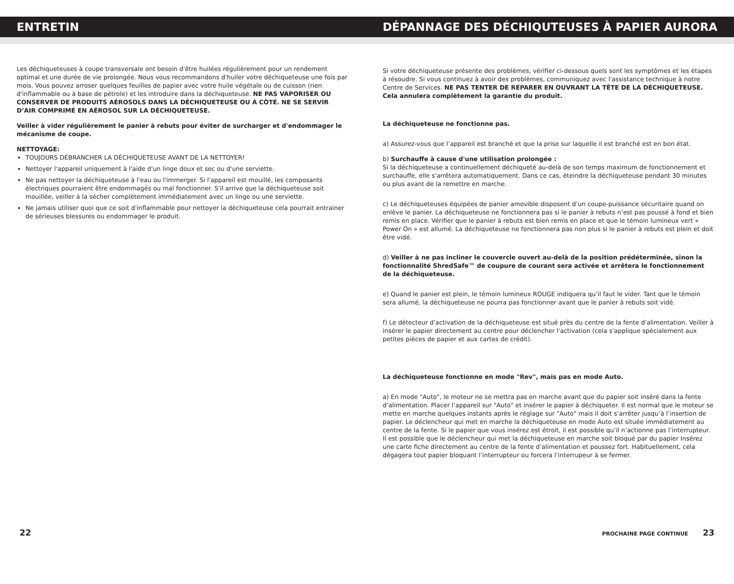ENTRETIN DÉPANNAGE DES DÉCHIQUTEUSES À PAPIER AURORA
Les déchiqueteuses à coupe transversale ont besoin d'être huilées régulièrement pour un rendement optimal et une durée de vie prolongée. Nous vous recommandons d'huiler votre déchiqueteuse une fois par mois. Vous pouvez arroser quelques feuilles de papier avec votre huile végétale ou de cuisson (rien d'inflammable ou à base de pétrole) et les introduire dans la déchiqueteuse. NE PAS VAPORISER OU CONSERVER DE PRODUITS AÉROSOLS DANS LA DÉCHIQUETEUSE OU À CÔTÉ. NE SE SERVIR D’AIR COMPRIMÉ EN AÉROSOL SUR LA DÉCHIQUETEUSE.
Veiller à vider régulièrement le panier à rebuts pour éviter de surcharger et d'endommager le mécanisme de coupe.
NETTOYAGE:
TOUJOURS DÉBRANCHER LA DÉCHIQUETEUSE AVANT DE LA NETTOYER!
Nettoyer l'appareil uniquement à l'aide d'un linge doux et sec ou d'une serviette.
Ne pas nettoyer la déchiqueteuse à l'eau ou l'immerger. Si l'appareil est mouillé, les composants électriques pourraient être endommagés ou mal fonctionner. S'il arrive que la déchiqueteuse soit mouillée, veiller à la sécher complètement immédiatement avec un linge ou une serviette.
Ne jamais utiliser quoi que ce soit d'inflammable pour nettoyer la déchiqueteuse cela pourrait entrainer de sérieuses blessures ou endommager le produit.
Si votre déchiqueteuse présente des problèmes, vérifier ci-dessous quels sont les symptômes et les étapes à résoudre. Si vous continuez à avoir des problèmes, communiquez avec l'assistance technique à notre Centre de Services. NE PAS TENTER DE RÉPARER EN OUVRANT LA TÊTE DE LA DÉCHIQUETEUSE. Cela annulera complètement la garantie du produit.
La déchiqueteuse ne fonctionne pas.
a) Assurez-vous que l’appareil est branché et que la prise sur laquelle il est branché est en bon état.
b) Surchauffe à cause d'une utilisation prolongée :
Si la déchiqueteuse a continuellement déchiqueté au-delà de son temps maximum de fonctionnement et surchauffe, elle s'arrêtera automatiquement. Dans ce cas, éteindre la déchiqueteuse pendant 30 minutes ou plus avant de la remettre en marche.
c) Le déchiqueteuses équipées de panier amovible disposent d’un coupe-puissance sécuritaire quand on enlève le panier. La déchiqueteuse ne fonctionnera pas si le panier à rebuts n’est pas poussé à fond et bien remis en place. Vérifier que le panier à rebuts est bien remis en place et que le témoin lumineux vert « Power On » est allumé. La déchiqueteuse ne fonctionnera pas non plus si le panier à rebuts est plein et doit être vidé.
d) Veiller à ne pas incliner le couvercle ouvert au-delà de la position prédéterminée, sinon la fonctionnalité ShredSafe™ de coupure de courant sera activée et arrêtera le fonctionnement de la déchiqueteuse.
e) Quand le panier est plein, le témoin lumineux ROUGE indiquera qu’il faut le vider. Tant que le témoin sera allumé, la déchiqueteuse ne pourra pas fonctionner avant que le panier à rebuts soit vidé.
f) Le détecteur d'activation de la déchiqueteuse est situé près du centre de la fente d'alimentation. Veiller à insérer le papier directement au centre pour déclencher l'activation (cela s'applique spécialement aux petites pièces de papier et aux cartes de crédit).
La déchiqueteuse fonctionne en mode "Rev", mais pas en mode Auto.
a) En mode "Auto", le moteur ne se mettra pas en marche avant que du papier soit inséré dans la fente d’alimentation. Placer l’appareil sur "Auto" et insérer le papier à déchiqueter. Il est normal que le moteur se mette en marche quelques instants après le réglage sur "Auto" mais il doit s’arrêter jusqu’à l’insertion de papier. Le déclencheur qui met en marche la déchiqueteuse en mode Auto est située immédiatement au centre de la fente. Si le papier que vous insérez est étroit, il est possible qu’il n’actionne pas l’interrupteur. Il est possible que le déclencheur qui met la déchiqueteuse en marche soit bloqué par du papier Insérez une carte fiche directement au centre de la fente d’alimentation et poussez fort. Habituellement, cela dégagera tout papier bloquant l’interrupteur ou forcera l’interrupeur à se fermer.
22 PROCHAINE PAGE CONTINUE 23